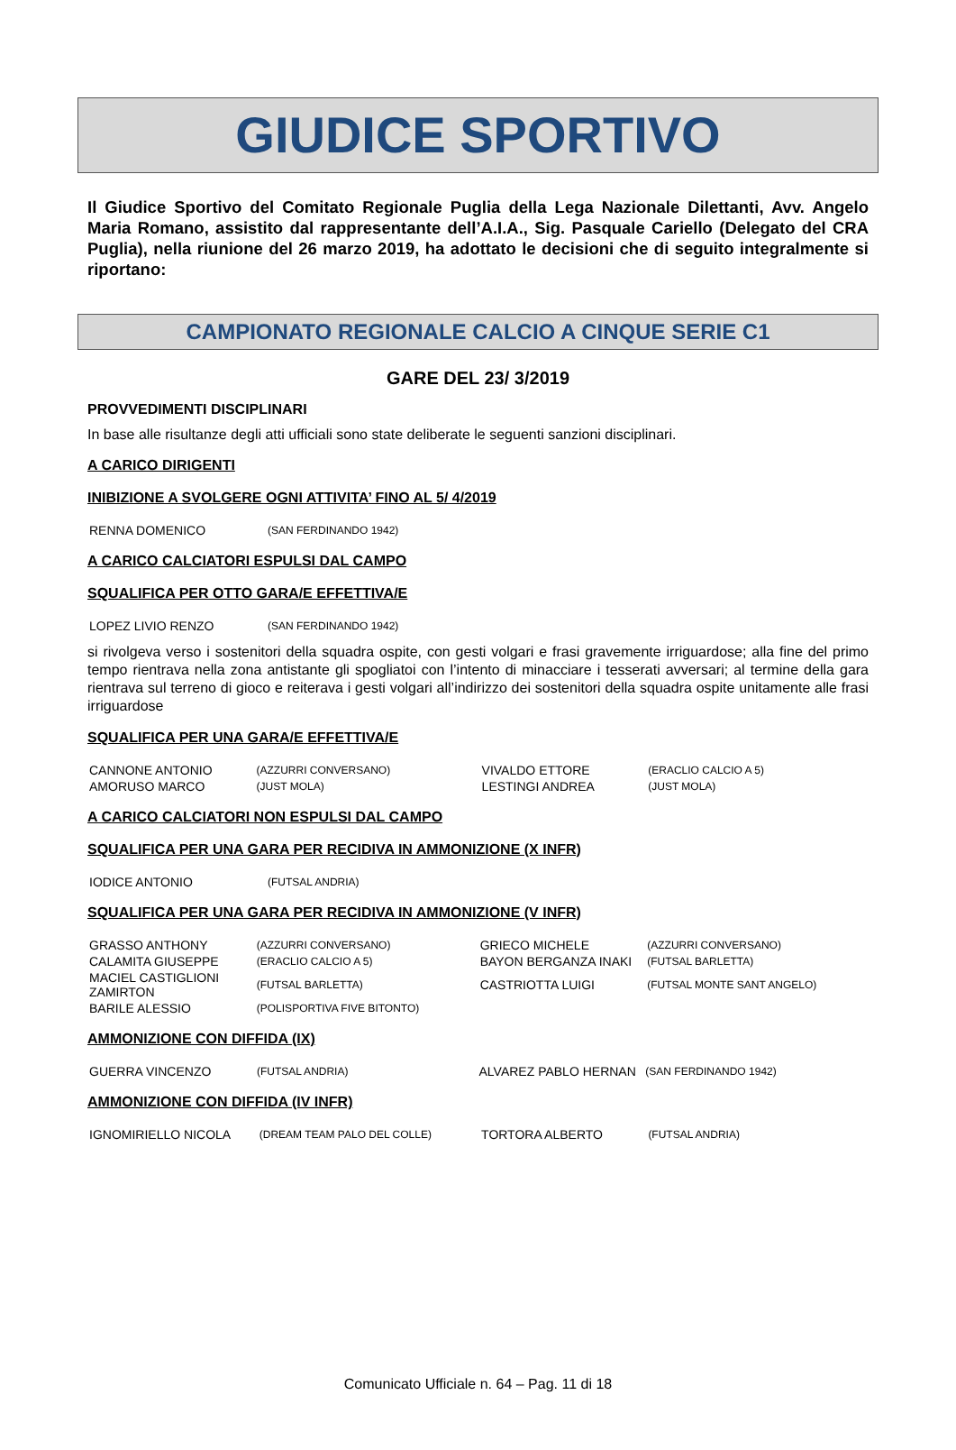GIUDICE SPORTIVO
Il Giudice Sportivo del Comitato Regionale Puglia della Lega Nazionale Dilettanti, Avv. Angelo Maria Romano, assistito dal rappresentante dell’A.I.A., Sig. Pasquale Cariello (Delegato del CRA Puglia), nella riunione del 26 marzo 2019, ha adottato le decisioni che di seguito integralmente si riportano:
CAMPIONATO REGIONALE CALCIO A CINQUE SERIE C1
GARE DEL 23/ 3/2019
PROVVEDIMENTI DISCIPLINARI
In base alle risultanze degli atti ufficiali sono state deliberate le seguenti sanzioni disciplinari.
A CARICO DIRIGENTI
INIBIZIONE A SVOLGERE OGNI ATTIVITA’ FINO AL 5/ 4/2019
| RENNA DOMENICO | (SAN FERDINANDO 1942) |
A CARICO CALCIATORI ESPULSI DAL CAMPO
SQUALIFICA PER OTTO GARA/E EFFETTIVA/E
| LOPEZ LIVIO RENZO | (SAN FERDINANDO 1942) |
si rivolgeva verso i sostenitori della squadra ospite, con gesti volgari e frasi gravemente irriguardose; alla fine del primo tempo rientrava nella zona antistante gli spogliatoi con l’intento di minacciare i tesserati avversari; al termine della gara rientrava sul terreno di gioco e reiterava i gesti volgari all’indirizzo dei sostenitori della squadra ospite unitamente alle frasi irriguardose
SQUALIFICA PER UNA GARA/E EFFETTIVA/E
| CANNONE ANTONIO | (AZZURRI CONVERSANO) | VIVALDO ETTORE | (ERACLIO CALCIO A 5) |
| AMORUSO MARCO | (JUST MOLA) | LESTINGI ANDREA | (JUST MOLA) |
A CARICO CALCIATORI NON ESPULSI DAL CAMPO
SQUALIFICA PER UNA GARA PER RECIDIVA IN AMMONIZIONE (X INFR)
| IODICE ANTONIO | (FUTSAL ANDRIA) |
SQUALIFICA PER UNA GARA PER RECIDIVA IN AMMONIZIONE (V INFR)
| GRASSO ANTHONY | (AZZURRI CONVERSANO) | GRIECO MICHELE | (AZZURRI CONVERSANO) |
| CALAMITA GIUSEPPE | (ERACLIO CALCIO A 5) | BAYON BERGANZA INAKI | (FUTSAL BARLETTA) |
| MACIEL CASTIGLIONI ZAMIRTON | (FUTSAL BARLETTA) | CASTRIOTTA LUIGI | (FUTSAL MONTE SANT ANGELO) |
| BARILE ALESSIO | (POLISPORTIVA FIVE BITONTO) | | |
AMMONIZIONE CON DIFFIDA (IX)
| GUERRA VINCENZO | (FUTSAL ANDRIA) | ALVAREZ PABLO HERNAN | (SAN FERDINANDO 1942) |
AMMONIZIONE CON DIFFIDA (IV INFR)
| IGNOMIRIELLO NICOLA | (DREAM TEAM PALO DEL COLLE) | TORTORA ALBERTO | (FUTSAL ANDRIA) |
Comunicato Ufficiale n. 64 – Pag. 11 di 18